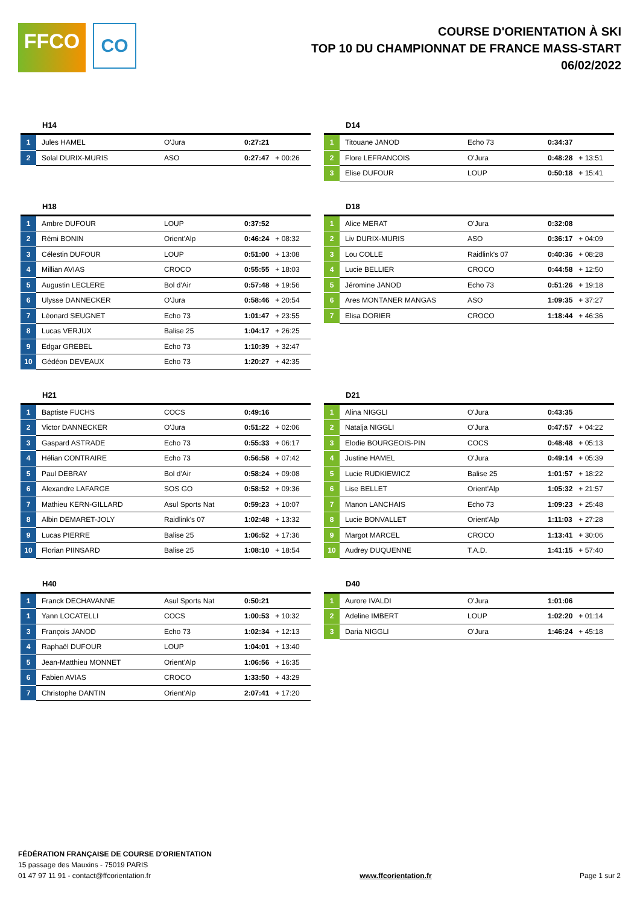FFCO
CO
COURSE D'ORIENTATION À SKI
TOP 10 DU CHAMPIONNAT DE FRANCE MASS-START
06/02/2022
H14
| 1 | Jules HAMEL | O'Jura | 0:27:21 |
| 2 | Solal DURIX-MURIS | ASO | 0:27:47 + 00:26 |
D14
| 1 | Titouane JANOD | Echo 73 | 0:34:37 |
| 2 | Flore LEFRANCOIS | O'Jura | 0:48:28 + 13:51 |
| 3 | Elise DUFOUR | LOUP | 0:50:18 + 15:41 |
H18
| 1 | Ambre DUFOUR | LOUP | 0:37:52 |
| 2 | Rémi BONIN | Orient'Alp | 0:46:24 + 08:32 |
| 3 | Célestin DUFOUR | LOUP | 0:51:00 + 13:08 |
| 4 | Millian AVIAS | CROCO | 0:55:55 + 18:03 |
| 5 | Augustin LECLERE | Bol d'Air | 0:57:48 + 19:56 |
| 6 | Ulysse DANNECKER | O'Jura | 0:58:46 + 20:54 |
| 7 | Léonard SEUGNET | Echo 73 | 1:01:47 + 23:55 |
| 8 | Lucas VERJUX | Balise 25 | 1:04:17 + 26:25 |
| 9 | Edgar GREBEL | Echo 73 | 1:10:39 + 32:47 |
| 10 | Gédéon DEVEAUX | Echo 73 | 1:20:27 + 42:35 |
D18
| 1 | Alice MERAT | O'Jura | 0:32:08 |
| 2 | Liv DURIX-MURIS | ASO | 0:36:17 + 04:09 |
| 3 | Lou COLLE | Raidlink's 07 | 0:40:36 + 08:28 |
| 4 | Lucie BELLIER | CROCO | 0:44:58 + 12:50 |
| 5 | Jéromine JANOD | Echo 73 | 0:51:26 + 19:18 |
| 6 | Ares MONTANER MANGAS | ASO | 1:09:35 + 37:27 |
| 7 | Elisa DORIER | CROCO | 1:18:44 + 46:36 |
H21
| 1 | Baptiste FUCHS | COCS | 0:49:16 |
| 2 | Victor DANNECKER | O'Jura | 0:51:22 + 02:06 |
| 3 | Gaspard ASTRADE | Echo 73 | 0:55:33 + 06:17 |
| 4 | Hélian CONTRAIRE | Echo 73 | 0:56:58 + 07:42 |
| 5 | Paul DEBRAY | Bol d'Air | 0:58:24 + 09:08 |
| 6 | Alexandre LAFARGE | SOS GO | 0:58:52 + 09:36 |
| 7 | Mathieu KERN-GILLARD | Asul Sports Nat | 0:59:23 + 10:07 |
| 8 | Albin DEMARET-JOLY | Raidlink's 07 | 1:02:48 + 13:32 |
| 9 | Lucas PIERRE | Balise 25 | 1:06:52 + 17:36 |
| 10 | Florian PIINSARD | Balise 25 | 1:08:10 + 18:54 |
D21
| 1 | Alina NIGGLI | O'Jura | 0:43:35 |
| 2 | Natalja NIGGLI | O'Jura | 0:47:57 + 04:22 |
| 3 | Elodie BOURGEOIS-PIN | COCS | 0:48:48 + 05:13 |
| 4 | Justine HAMEL | O'Jura | 0:49:14 + 05:39 |
| 5 | Lucie RUDKIEWICZ | Balise 25 | 1:01:57 + 18:22 |
| 6 | Lise BELLET | Orient'Alp | 1:05:32 + 21:57 |
| 7 | Manon LANCHAIS | Echo 73 | 1:09:23 + 25:48 |
| 8 | Lucie BONVALLET | Orient'Alp | 1:11:03 + 27:28 |
| 9 | Margot MARCEL | CROCO | 1:13:41 + 30:06 |
| 10 | Audrey DUQUENNE | T.A.D. | 1:41:15 + 57:40 |
H40
| 1 | Franck DECHAVANNE | Asul Sports Nat | 0:50:21 |
| 1 | Yann LOCATELLI | COCS | 1:00:53 + 10:32 |
| 3 | François JANOD | Echo 73 | 1:02:34 + 12:13 |
| 4 | Raphaël DUFOUR | LOUP | 1:04:01 + 13:40 |
| 5 | Jean-Matthieu MONNET | Orient'Alp | 1:06:56 + 16:35 |
| 6 | Fabien AVIAS | CROCO | 1:33:50 + 43:29 |
| 7 | Christophe DANTIN | Orient'Alp | 2:07:41 + 17:20 |
D40
| 1 | Aurore IVALDI | O'Jura | 1:01:06 |
| 2 | Adeline IMBERT | LOUP | 1:02:20 + 01:14 |
| 3 | Daria NIGGLI | O'Jura | 1:46:24 + 45:18 |
FÉDÉRATION FRANÇAISE DE COURSE D'ORIENTATION
15 passage des Mauxins - 75019 PARIS
01 47 97 11 91 - contact@ffcorientation.fr
www.ffcorientation.fr
Page 1 sur 2